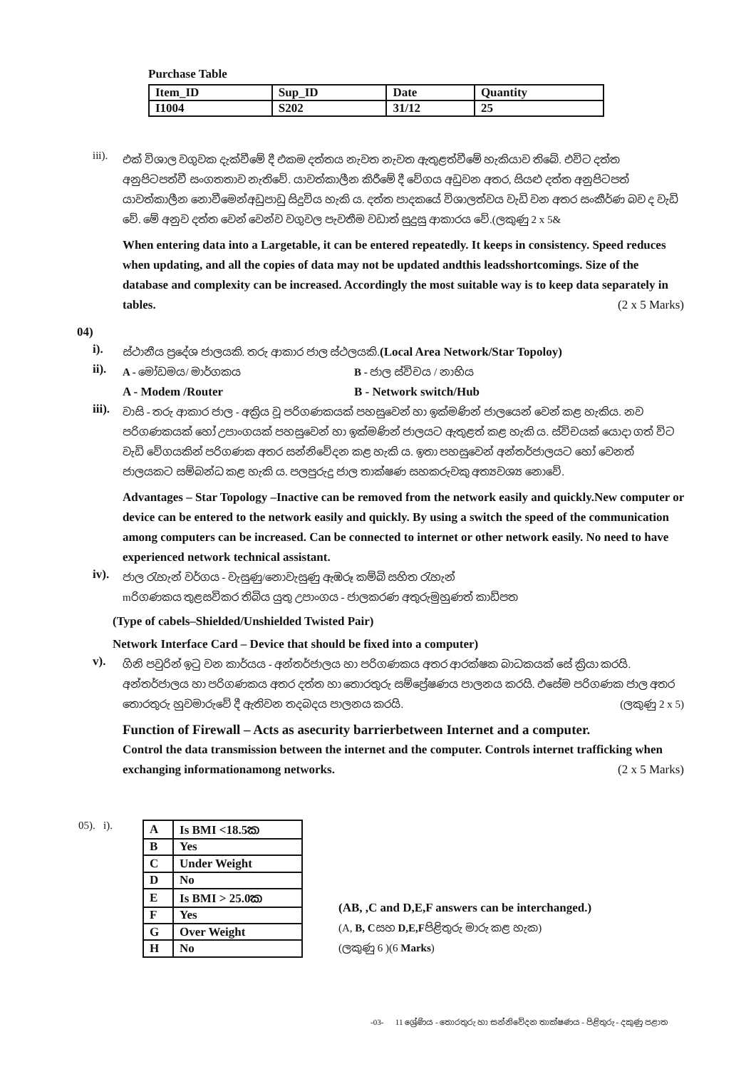Purchase Table
| Item_ID | Sup_ID | Date | Quantity |
| I1004 | S202 | 31/12 | 25 |
iii).
එක් විශාල වගුවක දැක්වීමේ දී එකම දත්තය නැවත නැවත ඇතුළත්වීමේ හැකියාව තිබේ. එවිට දත්ත අනුපිටපත්වී සංගතතාව නැතිවේ. යාවත්කාලීන කිරීමේ දී වේගය අඩුවන අතර, සියළු දත්ත අනුපිටපත් යාවත්කාලීන නොවීමෙන්අඩුපාඩු සිදුවිය හැකි ය. දත්ත පාදකයේ විශාලත්වය වැඩි වන අතර සංකීර්ණ බව ද වැඩි වේ. මේ අනුව දත්ත වෙන් වෙන්ව වගුවල පැවතීම වඩාත් සුදුසු ආකාරය වේ.(ලකුණු 2 x 5&
When entering data into a Largetable, it can be entered repeatedly. It keeps in consistency. Speed reduces when updating, and all the copies of data may not be updated andthis leadsshortcomings. Size of the database and complexity can be increased. Accordingly the most suitable way is to keep data separately in tables. (2 x 5 Marks)
04)
i).
ස්ථානීය ප්‍රදේශ ජාලයකි. තරු ආකාර ජාල ස්ථලයකි.(Local Area Network/Star Topoloy)
ii).
A - මෝඩමය/ මාර්ගකය B - ජාල ස්විචය / නාභිය
A - Modem /Router B - Network switch/Hub
iii).
වාසි - තරු ආකාර ජාල - අක්‍රිය වූ පරිගණකයක් පහසුවෙන් හා ඉක්මණින් ජාලයෙන් වෙන් කළ හැකිය. නව පරිගණකයක් හෝ උපාංගයක් පහසුවෙන් හා ඉක්මණින් ජාලයට ඇතුළත් කළ හැකි ය. ස්විචයක් යොදා ගත් විට වැඩි වේගයකින් පරිගණක අතර සන්නිවේදන කළ හැකි ය. ඉතා පහසුවෙන් අන්තර්ජාලයට හෝ වෙනත් ජාලයකට සම්බන්ධ කළ හැකි ය. පලපුරුදු ජාල තාක්ෂණ සහකරුවකු අත්‍යවශ්‍ය නොවේ.
Advantages – Star Topology –Inactive can be removed from the network easily and quickly.New computer or device can be entered to the network easily and quickly. By using a switch the speed of the communication among computers can be increased. Can be connected to internet or other network easily. No need to have experienced network technical assistant.
iv).
ජාල රැහැන් වර්ගය - වැසුණු/නොවැසුණු ඇඹරූ කම්බි සහිත රැහැන්
mරිගණකය තුළසවිකර තිබිය යුතු උපාංගය - ජාලකරණ අතුරුමුහුණත් කාඩ්පත
(Type of cabels–Shielded/Unshielded Twisted Pair)
Network Interface Card – Device that should be fixed into a computer)
v).
ගිනි පවුරින් ඉටු වන කාර්යය - අන්තර්ජාලය හා පරිගණකය අතර ආරක්ෂක බාධකයක් සේ ක්‍රියා කරයි. අන්තර්ජාලය හා පරිගණකය අතර දත්ත හා තොරතුරු සම්ප්‍රේෂණය පාලනය කරයි. එසේම පරිගණක ජාල අතර තොරතුරු හුවමාරුවේ දී ඇතිවන තදබදය පාලනය කරයි. (ලකුණු 2 x 5)
Function of Firewall – Acts as asecurity barrierbetween Internet and a computer.
Control the data transmission between the internet and the computer. Controls internet trafficking when exchanging informationamong networks. (2 x 5 Marks)
05). i).
| A | Is BMI <18.5ක |
| B | Yes |
| C | Under Weight |
| D | No |
| E | Is BMI > 25.0ක |
| F | Yes |
| G | Over Weight |
| H | No |
(AB, ,C and D,E,F answers can be interchanged.)
(A, B, Cසහ D,E,Fපිළිතුරු මාරු කළ හැක)
(ලකුණු 6 )(6 Marks)
-03- 11 ශ්‍රේණිය - තොරතුරු හා සන්නිවේදන තාක්ෂණය - පිළිතුරු - දකුණු පළාත